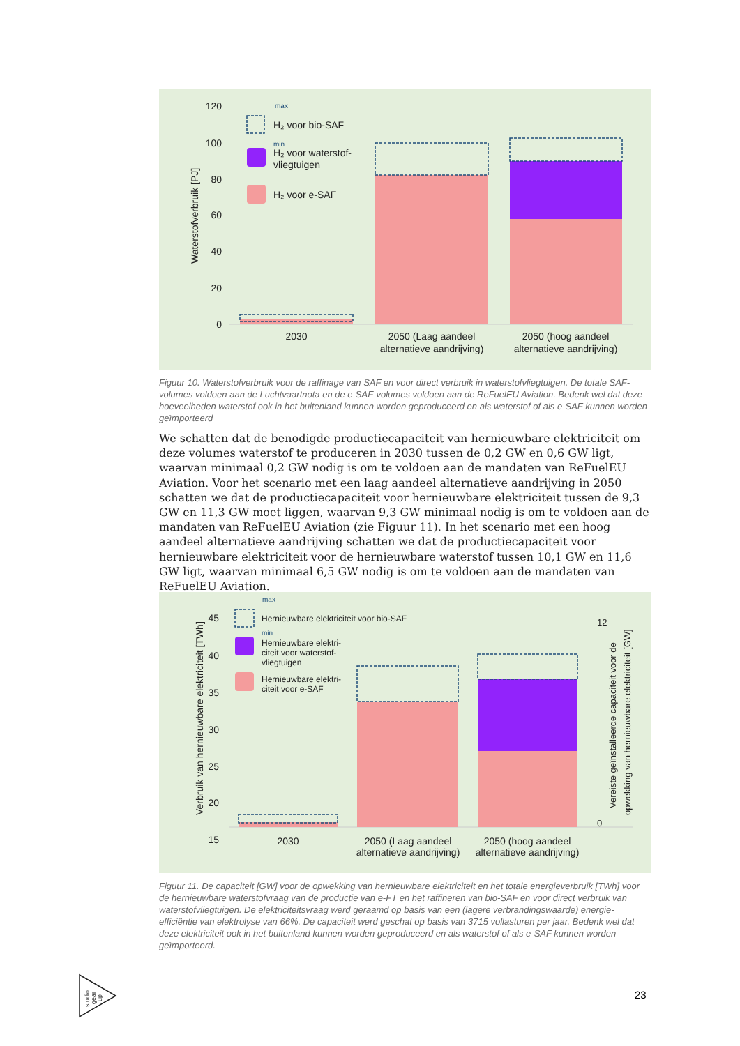120
100
80
60
40
20
0
Waterstofverbruik [PJ]
max
min
H₂ voor bio-SAF
H₂ voor waterstof-
vliegtuigen
H₂ voor e-SAF
2030
2050 (Laag aandeel
alternatieve aandrijving)
2050 (hoog aandeel
alternatieve aandrijving)
Figuur 10. Waterstofverbruik voor de raffinage van SAF en voor direct verbruik in waterstofvliegtuigen. De totale SAF-volumes voldoen aan de Luchtvaartnota en de e-SAF-volumes voldoen aan de ReFuelEU Aviation. Bedenk wel dat deze hoeveelheden waterstof ook in het buitenland kunnen worden geproduceerd en als waterstof of als e-SAF kunnen worden geïmporteerd
We schatten dat de benodigde productiecapaciteit van hernieuwbare elektriciteit om deze volumes waterstof te produceren in 2030 tussen de 0,2 GW en 0,6 GW ligt, waarvan minimaal 0,2 GW nodig is om te voldoen aan de mandaten van ReFuelEU Aviation. Voor het scenario met een laag aandeel alternatieve aandrijving in 2050 schatten we dat de productiecapaciteit voor hernieuwbare elektriciteit tussen de 9,3 GW en 11,3 GW moet liggen, waarvan 9,3 GW minimaal nodig is om te voldoen aan de mandaten van ReFuelEU Aviation (zie Figuur 11). In het scenario met een hoog aandeel alternatieve aandrijving schatten we dat de productiecapaciteit voor hernieuwbare elektriciteit voor de hernieuwbare waterstof tussen 10,1 GW en 11,6 GW ligt, waarvan minimaal 6,5 GW nodig is om te voldoen aan de mandaten van ReFuelEU Aviation.
45
40
35
30
25
20
15
Verbruik van hernieuwbare elektriciteit [TWh]
12
0
Vereiste geïnstalleerde capaciteit voor de
opwekking van hernieuwbare elektriciteit [GW]
max
min
Hernieuwbare elektriciteit voor bio-SAF
Hernieuwbare elektri-
citeit voor waterstof-
vliegtuigen
Hernieuwbare elektri-
citeit voor e-SAF
2030
2050 (Laag aandeel
alternatieve aandrijving)
2050 (hoog aandeel
alternatieve aandrijving)
Figuur 11. De capaciteit [GW] voor de opwekking van hernieuwbare elektriciteit en het totale energieverbruik [TWh] voor de hernieuwbare waterstofvraag van de productie van e-FT en het raffineren van bio-SAF en voor direct verbruik van waterstofvliegtuigen. De elektriciteitsvraag werd geraamd op basis van een (lagere verbrandingswaarde) energie-efficiëntie van elektrolyse van 66%. De capaciteit werd geschat op basis van 3715 vollasturen per jaar. Bedenk wel dat deze elektriciteit ook in het buitenland kunnen worden geproduceerd en als waterstof of als e-SAF kunnen worden geïmporteerd.
studio
gear
up
23